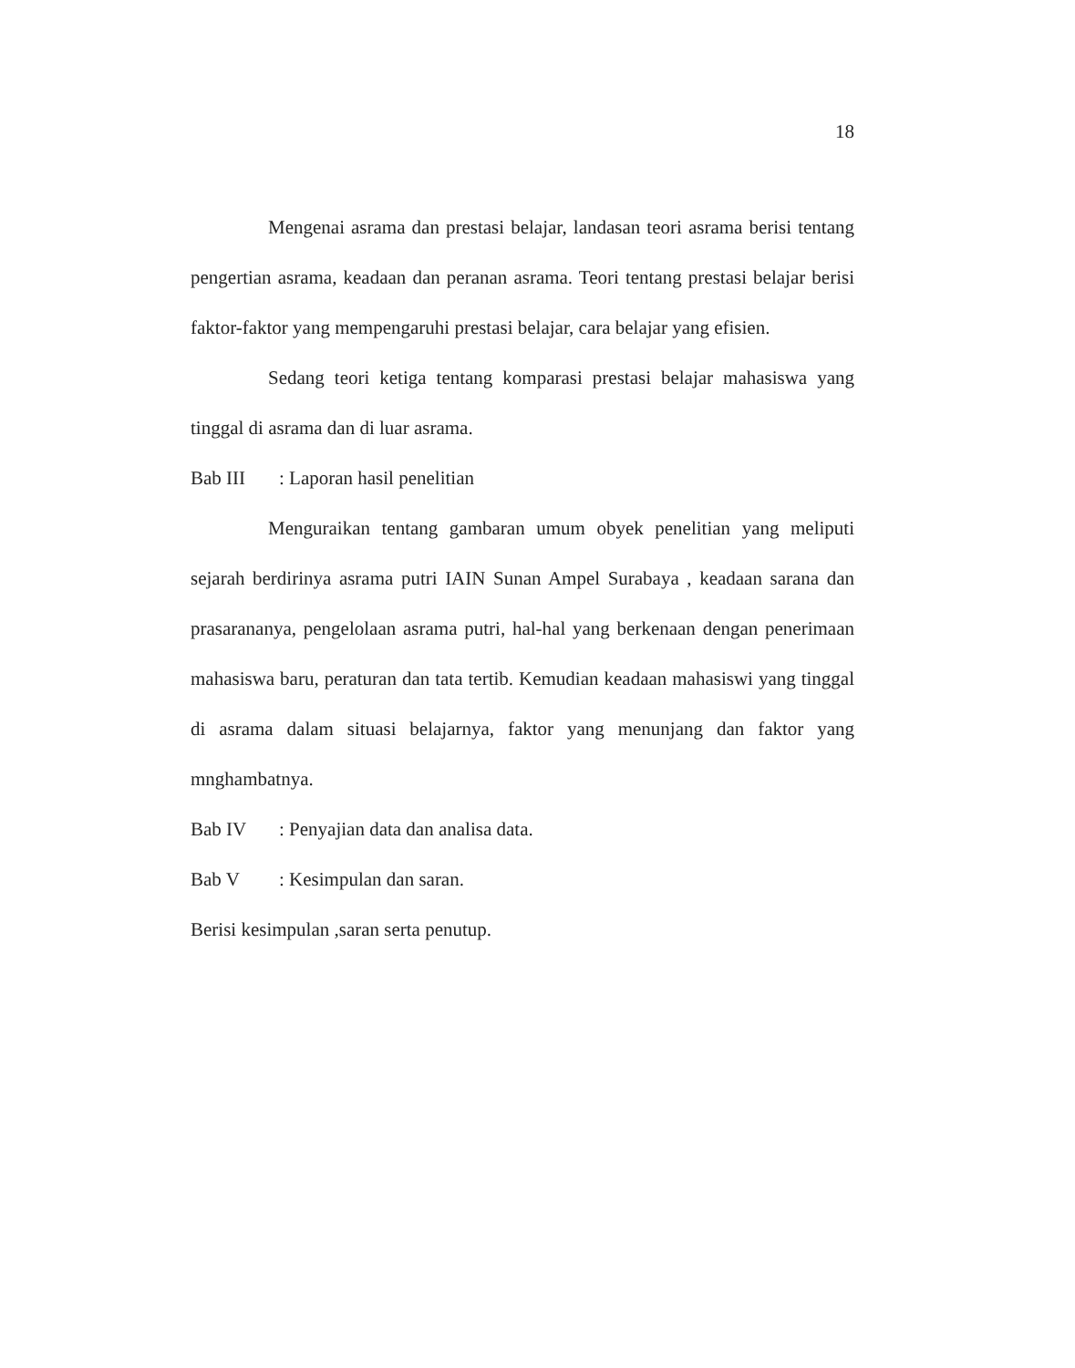18
Mengenai asrama dan prestasi belajar, landasan teori asrama berisi tentang pengertian asrama, keadaan dan peranan asrama. Teori tentang prestasi belajar berisi faktor-faktor yang mempengaruhi prestasi belajar, cara belajar yang efisien.
Sedang teori ketiga tentang komparasi prestasi belajar mahasiswa yang tinggal di asrama dan di luar asrama.
Bab III : Laporan hasil penelitian
Menguraikan tentang gambaran umum obyek penelitian yang meliputi sejarah berdirinya asrama putri IAIN Sunan Ampel Surabaya , keadaan sarana dan prasarananya, pengelolaan asrama putri, hal-hal yang berkenaan dengan penerimaan mahasiswa baru, peraturan dan tata tertib. Kemudian keadaan mahasiswi yang tinggal di asrama dalam situasi belajarnya, faktor yang menunjang dan faktor yang mnghambatnya.
Bab IV : Penyajian data dan analisa data.
Bab V : Kesimpulan dan saran.
Berisi kesimpulan ,saran serta penutup.